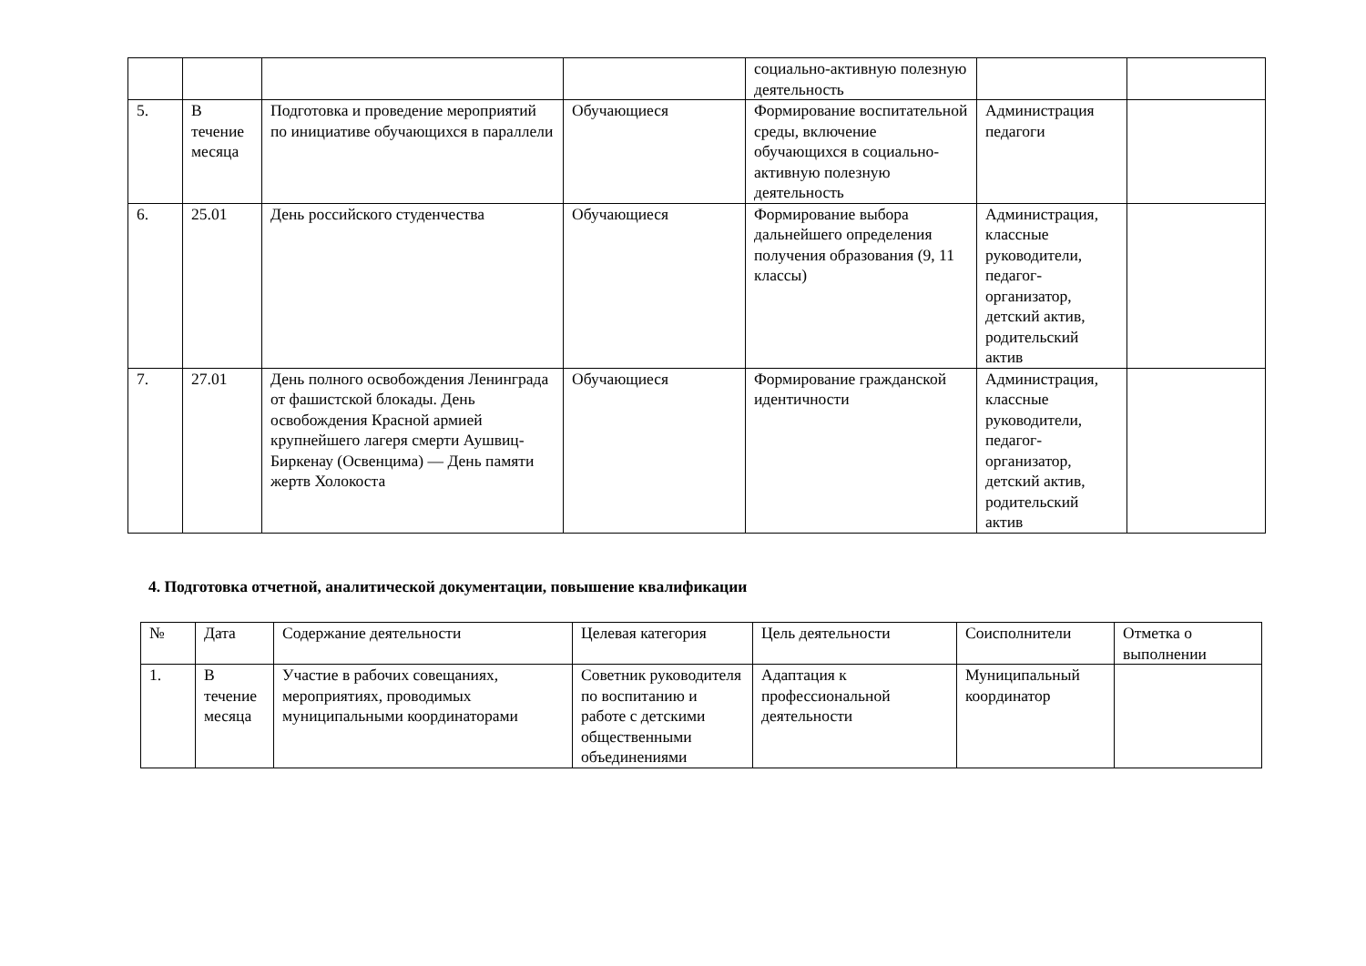| | | | | социально-активную полезную деятельность | | |
| 5. | В течение месяца | Подготовка и проведение мероприятий по инициативе обучающихся в параллели | Обучающиеся | Формирование воспитательной среды, включение обучающихся в социально-активную полезную деятельность | Администрация педагоги | |
| 6. | 25.01 | День российского студенчества | Обучающиеся | Формирование выбора дальнейшего определения получения образования (9, 11 классы) | Администрация, классные руководители, педагог-организатор, детский актив, родительский актив | |
| 7. | 27.01 | День полного освобождения Ленинграда от фашистской блокады. День освобождения Красной армией крупнейшего лагеря смерти Аушвиц-Биркенау (Освенцима) — День памяти жертв Холокоста | Обучающиеся | Формирование гражданской идентичности | Администрация, классные руководители, педагог-организатор, детский актив, родительский актив | |
4. Подготовка отчетной, аналитической документации, повышение квалификации
| № | Дата | Содержание деятельности | Целевая категория | Цель деятельности | Соисполнители | Отметка о выполнении |
| --- | --- | --- | --- | --- | --- | --- |
| 1. | В течение месяца | Участие в рабочих совещаниях, мероприятиях, проводимых муниципальными координаторами | Советник руководителя по воспитанию и работе с детскими общественными объединениями | Адаптация к профессиональной деятельности | Муниципальный координатор | |